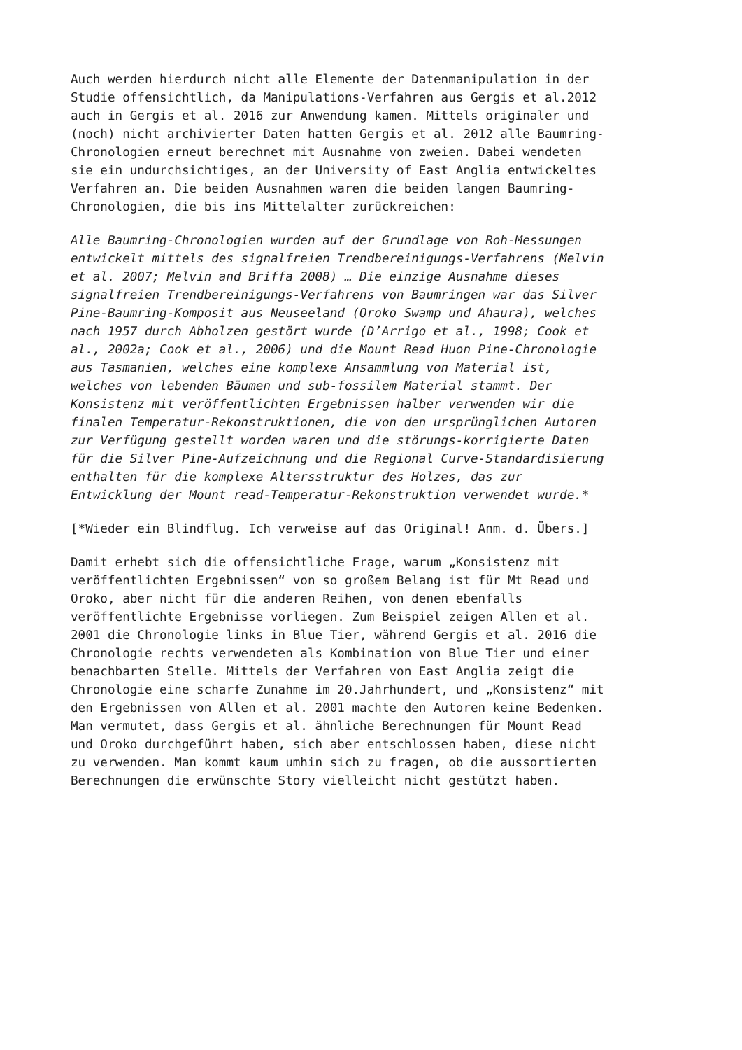Auch werden hierdurch nicht alle Elemente der Datenmanipulation in der Studie offensichtlich, da Manipulations-Verfahren aus Gergis et al.2012 auch in Gergis et al. 2016 zur Anwendung kamen. Mittels originaler und (noch) nicht archivierter Daten hatten Gergis et al. 2012 alle Baumring- Chronologien erneut berechnet mit Ausnahme von zweien. Dabei wendeten sie ein undurchsichtiges, an der University of East Anglia entwickeltes Verfahren an. Die beiden Ausnahmen waren die beiden langen Baumring- Chronologien, die bis ins Mittelalter zurückreichen:
Alle Baumring-Chronologien wurden auf der Grundlage von Roh-Messungen entwickelt mittels des signalfreien Trendbereinigungs-Verfahrens (Melvin et al. 2007; Melvin and Briffa 2008) … Die einzige Ausnahme dieses signalfreien Trendbereinigungs-Verfahrens von Baumringen war das Silver Pine-Baumring-Komposit aus Neuseeland (Oroko Swamp und Ahaura), welches nach 1957 durch Abholzen gestört wurde (D’Arrigo et al., 1998; Cook et al., 2002a; Cook et al., 2006) und die Mount Read Huon Pine-Chronologie aus Tasmanien, welches eine komplexe Ansammlung von Material ist, welches von lebenden Bäumen und sub-fossilem Material stammt. Der Konsistenz mit veröffentlichten Ergebnissen halber verwenden wir die finalen Temperatur-Rekonstruktionen, die von den ursprünglichen Autoren zur Verfügung gestellt worden waren und die störungs-korrigierte Daten für die Silver Pine-Aufzeichnung und die Regional Curve-Standardisierung enthalten für die komplexe Altersstruktur des Holzes, das zur Entwicklung der Mount read-Temperatur-Rekonstruktion verwendet wurde.*
[*Wieder ein Blindflug. Ich verweise auf das Original! Anm. d. Übers.]
Damit erhebt sich die offensichtliche Frage, warum „Konsistenz mit veröffentlichten Ergebnissen“ von so großem Belang ist für Mt Read und Oroko, aber nicht für die anderen Reihen, von denen ebenfalls veröffentlichte Ergebnisse vorliegen. Zum Beispiel zeigen Allen et al. 2001 die Chronologie links in Blue Tier, während Gergis et al. 2016 die Chronologie rechts verwendeten als Kombination von Blue Tier und einer benachbarten Stelle. Mittels der Verfahren von East Anglia zeigt die Chronologie eine scharfe Zunahme im 20.Jahrhundert, und „Konsistenz“ mit den Ergebnissen von Allen et al. 2001 machte den Autoren keine Bedenken. Man vermutet, dass Gergis et al. ähnliche Berechnungen für Mount Read und Oroko durchgeführt haben, sich aber entschlossen haben, diese nicht zu verwenden. Man kommt kaum umhin sich zu fragen, ob die aussortierten Berechnungen die erwünschte Story vielleicht nicht gestützt haben.